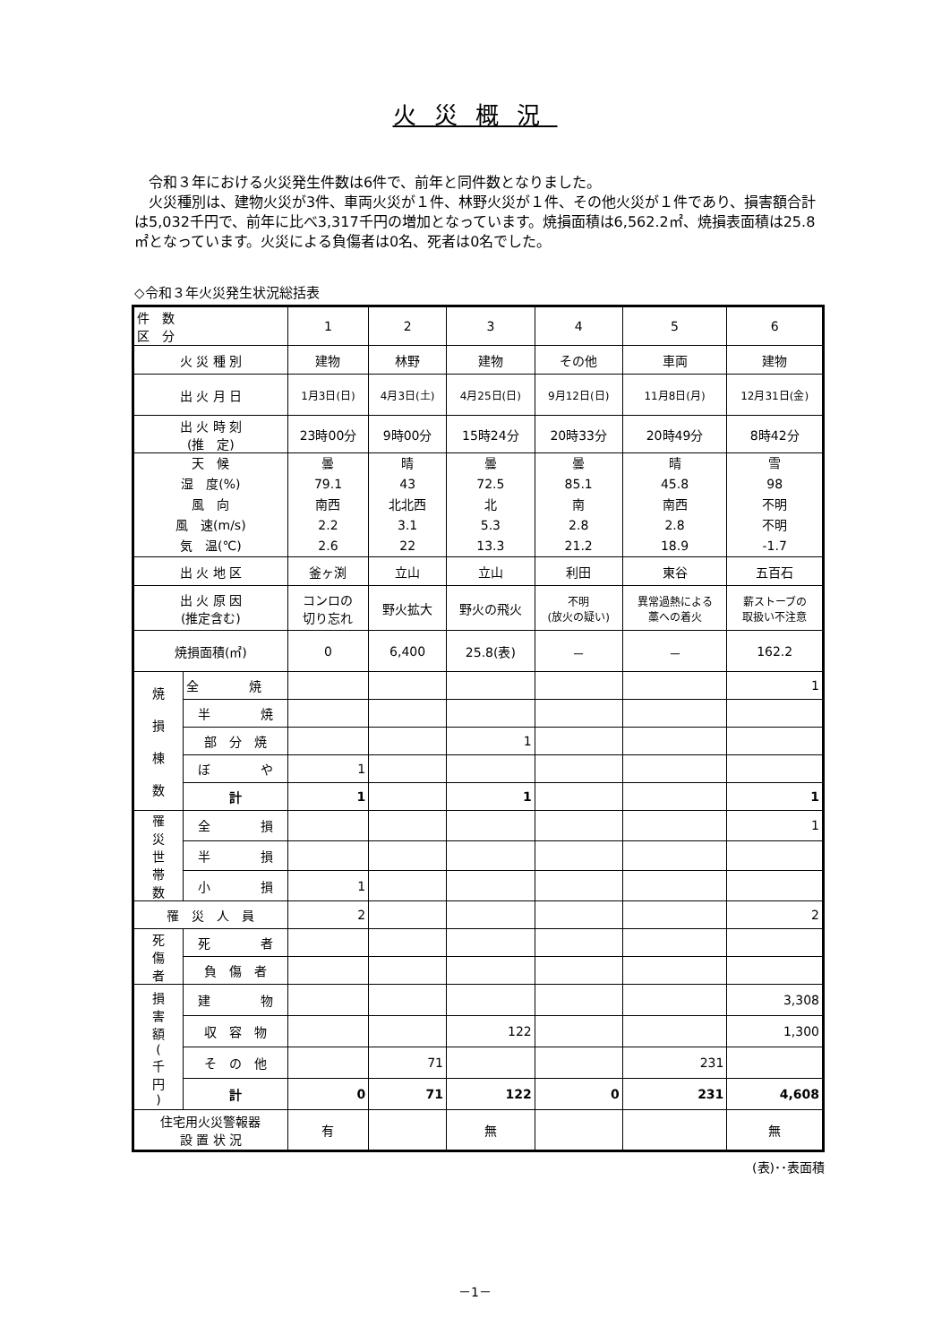火災概況
　令和３年における火災発生件数は6件で、前年と同件数となりました。
　火災種別は、建物火災が3件、車両火災が１件、林野火災が１件、その他火災が１件であり、損害額合計は5,032千円で、前年に比べ3,317千円の増加となっています。焼損面積は6,562.2㎡、焼損表面積は25.8㎡となっています。火災による負傷者は0名、死者は0名でした。
◇令和３年火災発生状況総括表
| 件 数 区 分 | | 1 | 2 | 3 | 4 | 5 | 6 |
| --- | --- | --- | --- | --- | --- | --- | --- |
| 火 災 種 別 | | 建物 | 林野 | 建物 | その他 | 車両 | 建物 |
| 出 火 月 日 | | 1月3日(日) | 4月3日(土) | 4月25日(日) | 9月12日(日) | 11月8日(月) | 12月31日(金) |
| 出 火 時 刻 (推 定) | | 23時00分 | 9時00分 | 15時24分 | 20時33分 | 20時49分 | 8時42分 |
| 天 候 湿 度(%) 風 向 風 速(m/s) 気 温(℃) | | 曇 79.1 南西 2.2 2.6 | 晴 43 北北西 3.1 22 | 曇 72.5 北 5.3 13.3 | 曇 85.1 南 2.8 21.2 | 晴 45.8 南西 2.8 18.9 | 雪 98 不明 不明 -1.7 |
| 出 火 地 区 | | 釜ヶ渕 | 立山 | 立山 | 利田 | 東谷 | 五百石 |
| 出 火 原 因 (推定含む) | | コンロの 切り忘れ | 野火拡大 | 野火の飛火 | 不明 (放火の疑い) | 異常過熱による 藁への着火 | 薪ストーブの 取扱い不注意 |
| 焼損面積(㎡) | | 0 | 6,400 | 25.8(表) | － | － | 162.2 |
| 焼 損 棟 数 | 全 焼 | | | | | | 1 |
| | 半 焼 | | | | | | |
| | 部 分 焼 | | | 1 | | | |
| | ぼ や | 1 | | | | | |
| | 計 | 1 | | 1 | | | 1 |
| 罹 災 世 帯 数 | 全 損 | | | | | | 1 |
| | 半 損 | | | | | | |
| | 小 損 | 1 | | | | | |
| 罹 災 人 員 | | 2 | | | | | 2 |
| 死 傷 者 | 死 者 | | | | | | |
| | 負 傷 者 | | | | | | |
| 損 害 額 ( 千 円 ) | 建 物 | | | | | | 3,308 |
| | 収 容 物 | | | 122 | | | 1,300 |
| | そ の 他 | | 71 | | | 231 | |
| | 計 | 0 | 71 | 122 | 0 | 231 | 4,608 |
| 住宅用火災警報器 設 置 状 況 | | 有 | | 無 | | | 無 |
(表)･･表面積
－1－